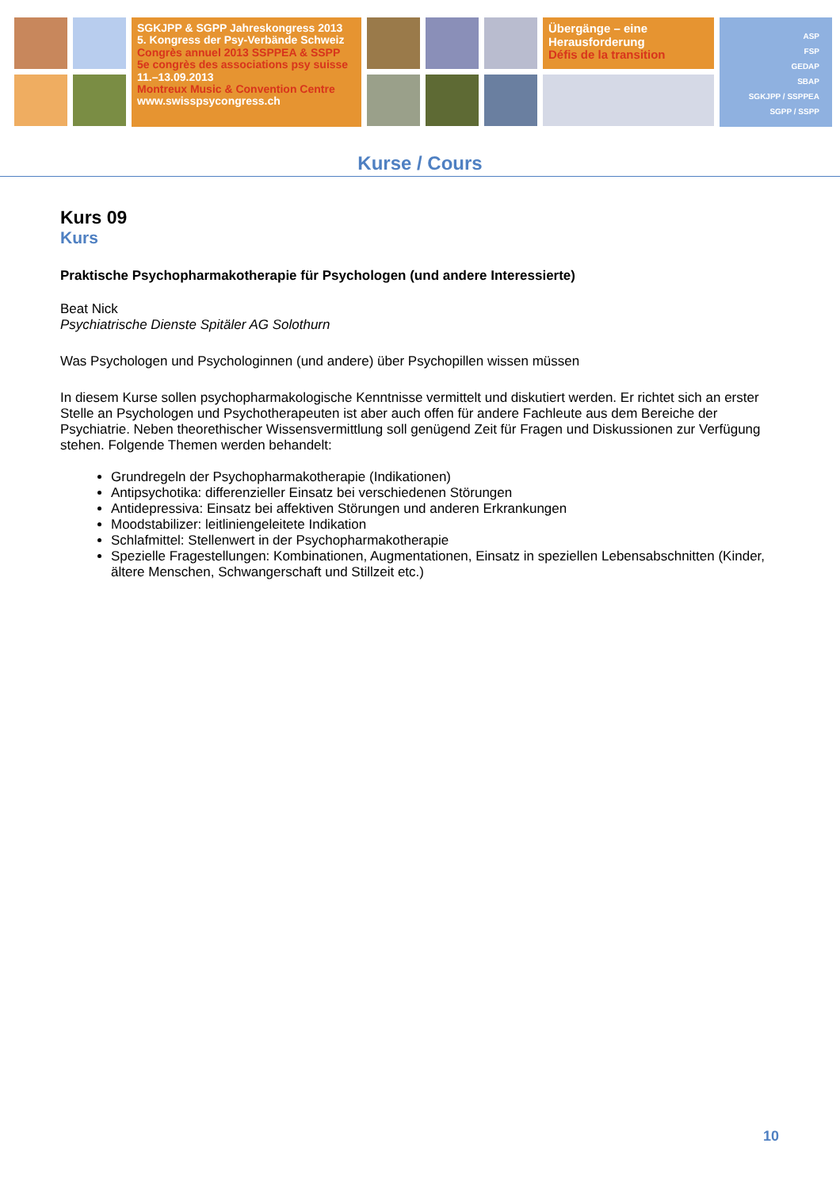SGKJPP & SGPP Jahreskongress 2013
5. Kongress der Psy-Verbände Schweiz
Congrès annuel 2013 SSPPEA & SSPP
5e congrès des associations psy suisse
11.–13.09.2013
Montreux Music & Convention Centre
www.swisspsycongress.ch
Übergänge – eine Herausforderung
Défis de la transition
ASP
FSP
GEDAP
SBAP
SGKJPP / SSPPEA
SGPP / SSPP
Kurse / Cours
Kurs 09
Kurs
Praktische Psychopharmakotherapie für Psychologen (und andere Interessierte)
Beat Nick
Psychiatrische Dienste Spitäler AG Solothurn
Was Psychologen und Psychologinnen (und andere) über Psychopillen wissen müssen
In diesem Kurse sollen psychopharmakologische Kenntnisse vermittelt und diskutiert werden. Er richtet sich an erster Stelle an Psychologen und Psychotherapeuten ist aber auch offen für andere Fachleute aus dem Bereiche der Psychiatrie. Neben theorethischer Wissensvermittlung soll genügend Zeit für Fragen und Diskussionen zur Verfügung stehen. Folgende Themen werden behandelt:
Grundregeln der Psychopharmakotherapie (Indikationen)
Antipsychotika: differenzieller Einsatz bei verschiedenen Störungen
Antidepressiva: Einsatz bei affektiven Störungen und anderen Erkrankungen
Moodstabilizer: leitliniengeleitete Indikation
Schlafmittel: Stellenwert in der Psychopharmakotherapie
Spezielle Fragestellungen: Kombinationen, Augmentationen, Einsatz in speziellen Lebensabschnitten (Kinder, ältere Menschen, Schwangerschaft und Stillzeit etc.)
10